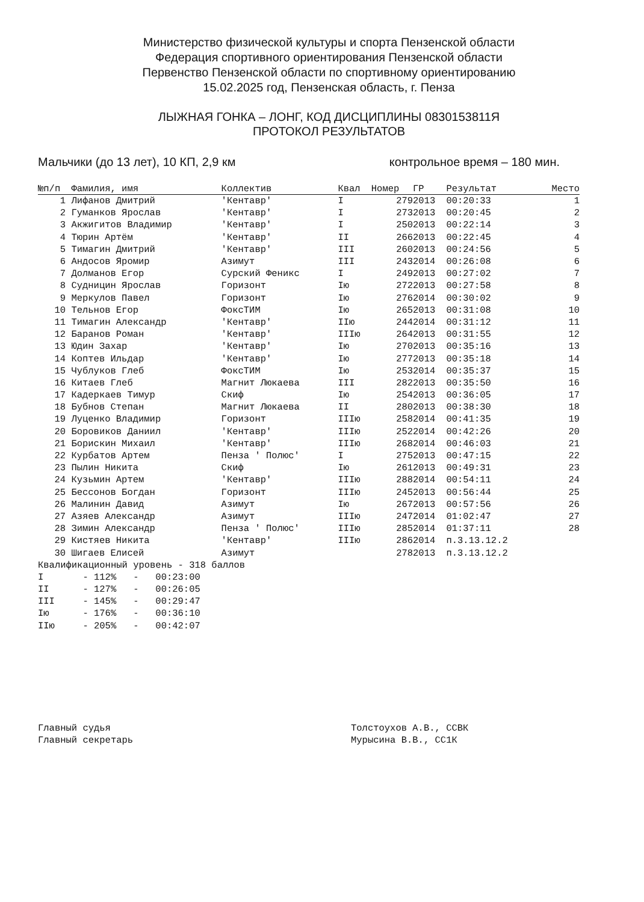Министерство физической культуры и спорта Пензенской области
Федерация спортивного ориентирования Пензенской области
Первенство Пензенской области по спортивному ориентированию
15.02.2025 год, Пензенская область, г. Пенза
ЛЫЖНАЯ ГОНКА – ЛОНГ, КОД ДИСЦИПЛИНЫ 0830153811Я
ПРОТОКОЛ РЕЗУЛЬТАТОВ
Мальчики (до 13 лет), 10 КП, 2,9 км контрольное время – 180 мин.
| №п/п | Фамилия, имя | Коллектив | Квал | Номер | ГР | Результат | Место |
| --- | --- | --- | --- | --- | --- | --- | --- |
| 1 | Лифанов Дмитрий | 'Кентавр' | I | 279 | 2013 | 00:20:33 | 1 |
| 2 | Гуманков Ярослав | 'Кентавр' | I | 273 | 2013 | 00:20:45 | 2 |
| 3 | Акжигитов Владимир | 'Кентавр' | I | 250 | 2013 | 00:22:14 | 3 |
| 4 | Тюрин Артём | 'Кентавр' | II | 266 | 2013 | 00:22:45 | 4 |
| 5 | Тимагин Дмитрий | 'Кентавр' | III | 260 | 2013 | 00:24:56 | 5 |
| 6 | Андосов Яромир | Азимут | III | 243 | 2014 | 00:26:08 | 6 |
| 7 | Долманов Егор | Сурский Феникс | I | 249 | 2013 | 00:27:02 | 7 |
| 8 | Судницин Ярослав | Горизонт | Iю | 272 | 2013 | 00:27:58 | 8 |
| 9 | Меркулов Павел | Горизонт | Iю | 276 | 2014 | 00:30:02 | 9 |
| 10 | Тельнов Егор | ФоксТИМ | Iю | 265 | 2013 | 00:31:08 | 10 |
| 11 | Тимагин Александр | 'Кентавр' | IIю | 244 | 2014 | 00:31:12 | 11 |
| 12 | Баранов Роман | 'Кентавр' | IIIю | 264 | 2013 | 00:31:55 | 12 |
| 13 | Юдин Захар | 'Кентавр' | Iю | 270 | 2013 | 00:35:16 | 13 |
| 14 | Коптев Ильдар | 'Кентавр' | Iю | 277 | 2013 | 00:35:18 | 14 |
| 15 | Чублуков Глеб | ФоксТИМ | Iю | 253 | 2014 | 00:35:37 | 15 |
| 16 | Китаев Глеб | Магнит Люкаева | III | 282 | 2013 | 00:35:50 | 16 |
| 17 | Кадеркаев Тимур | Скиф | Iю | 254 | 2013 | 00:36:05 | 17 |
| 18 | Бубнов Степан | Магнит Люкаева | II | 280 | 2013 | 00:38:30 | 18 |
| 19 | Луценко Владимир | Горизонт | IIIю | 258 | 2014 | 00:41:35 | 19 |
| 20 | Боровиков Даниил | 'Кентавр' | IIIю | 252 | 2014 | 00:42:26 | 20 |
| 21 | Борискин Михаил | 'Кентавр' | IIIю | 268 | 2014 | 00:46:03 | 21 |
| 22 | Курбатов Артем | Пенза ' Полюс' | I | 275 | 2013 | 00:47:15 | 22 |
| 23 | Пылин Никита | Скиф | Iю | 261 | 2013 | 00:49:31 | 23 |
| 24 | Кузьмин Артем | 'Кентавр' | IIIю | 288 | 2014 | 00:54:11 | 24 |
| 25 | Бессонов Богдан | Горизонт | IIIю | 245 | 2013 | 00:56:44 | 25 |
| 26 | Малинин Давид | Азимут | Iю | 267 | 2013 | 00:57:56 | 26 |
| 27 | Азяев Александр | Азимут | IIIю | 247 | 2014 | 01:02:47 | 27 |
| 28 | Зимин Александр | Пенза ' Полюс' | IIIю | 285 | 2014 | 01:37:11 | 28 |
| 29 | Кистяев Никита | 'Кентавр' | IIIю | 286 | 2014 | п.3.13.12.2 | |
| 30 | Шигаев Елисей | Азимут | | 278 | 2013 | п.3.13.12.2 | |
Квалификационный уровень - 318 баллов I - 112% - 00:23:00 II - 127% - 00:26:05 III - 145% - 00:29:47 Iю - 176% - 00:36:10 IIю - 205% - 00:42:07
Главный судья Главный секретарь
Толстоухов А.В., ССВК Мурысина В.В., СС1К